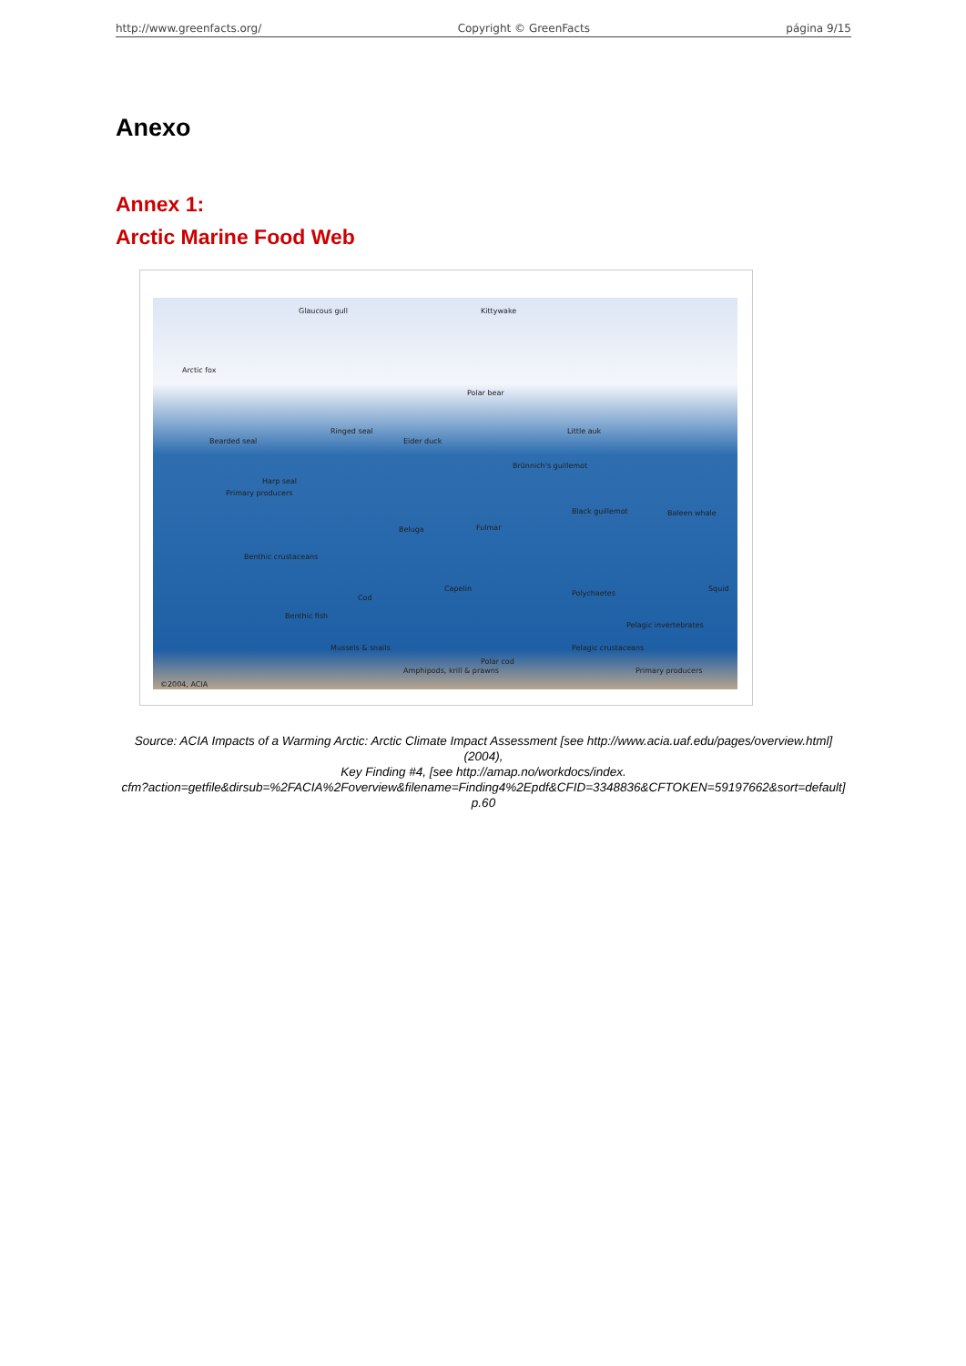http://www.greenfacts.org/ Copyright © GreenFacts página 9/15
Anexo
Annex 1:
Arctic Marine Food Web
Glaucous gull Kittywake
Arctic fox
Polar bear
Ringed seal
Bearded seal Eider duck
Little auk
Brünnich's guillemot
Harp seal
Primary producers
Black guillemot Baleen whale
Fulmar Beluga
Benthic crustaceans
Polychaetes
Capelin
Cod
Squid
Benthic fish
Pelagic invertebrates
Mussels & snails Pelagic crustaceans
Polar cod
Amphipods, krill & prawns Primary producers
©2004, ACIA
Source: ACIA Impacts of a Warming Arctic: Arctic Climate Impact Assessment [see http://www.acia.uaf.edu/pages/overview.html] (2004),
Key Finding #4, [see http://amap.no/workdocs/index.
cfm?action=getfile&dirsub=%2FACIA%2Foverview&filename=Finding4%2Epdf&CFID=3348836&CFTOKEN=59197662&sort=default]
p.60